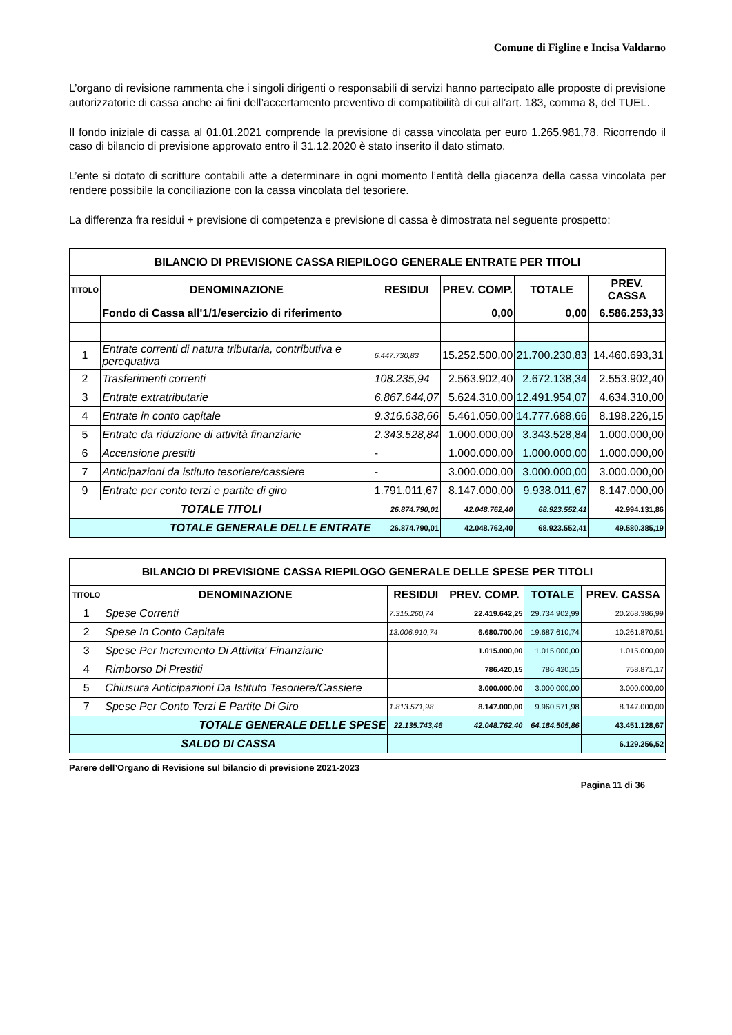Comune di Figline e Incisa Valdarno
L’organo di revisione rammenta che i singoli dirigenti o responsabili di servizi hanno partecipato alle proposte di previsione autorizzatorie di cassa anche ai fini dell’accertamento preventivo di compatibilità di cui all’art. 183, comma 8, del TUEL.
Il fondo iniziale di cassa al 01.01.2021 comprende la previsione di cassa vincolata per euro 1.265.981,78. Ricorrendo il caso di bilancio di previsione approvato entro il 31.12.2020 è stato inserito il dato stimato.
L’ente si dotato di scritture contabili atte a determinare in ogni momento l’entità della giacenza della cassa vincolata per rendere possibile la conciliazione con la cassa vincolata del tesoriere.
La differenza fra residui + previsione di competenza e previsione di cassa è dimostrata nel seguente prospetto:
| BILANCIO DI PREVISIONE CASSA RIEPILOGO GENERALE ENTRATE PER TITOLI | | | | | |
| TITOLO | DENOMINAZIONE | RESIDUI | PREV. COMP. | TOTALE | PREV. CASSA |
| | Fondo di Cassa all'1/1/esercizio di riferimento | | 0,00 | 0,00 | 6.586.253,33 |
| 1 | Entrate correnti di natura tributaria, contributiva e perequativa | 6.447.730,83 | 15.252.500,00 | 21.700.230,83 | 14.460.693,31 |
| 2 | Trasferimenti correnti | 108.235,94 | 2.563.902,40 | 2.672.138,34 | 2.553.902,40 |
| 3 | Entrate extratributarie | 6.867.644,07 | 5.624.310,00 | 12.491.954,07 | 4.634.310,00 |
| 4 | Entrate in conto capitale | 9.316.638,66 | 5.461.050,00 | 14.777.688,66 | 8.198.226,15 |
| 5 | Entrate da riduzione di attività finanziarie | 2.343.528,84 | 1.000.000,00 | 3.343.528,84 | 1.000.000,00 |
| 6 | Accensione prestiti | - | 1.000.000,00 | 1.000.000,00 | 1.000.000,00 |
| 7 | Anticipazioni da istituto tesoriere/cassiere | - | 3.000.000,00 | 3.000.000,00 | 3.000.000,00 |
| 9 | Entrate per conto terzi e partite di giro | 1.791.011,67 | 8.147.000,00 | 9.938.011,67 | 8.147.000,00 |
| TOTALE TITOLI | | 26.874.790,01 | 42.048.762,40 | 68.923.552,41 | 42.994.131,86 |
| TOTALE GENERALE DELLE ENTRATE | | 26.874.790,01 | 42.048.762,40 | 68.923.552,41 | 49.580.385,19 |
| BILANCIO DI PREVISIONE CASSA RIEPILOGO GENERALE DELLE SPESE PER TITOLI | | | | | |
| TITOLO | DENOMINAZIONE | RESIDUI | PREV. COMP. | TOTALE | PREV. CASSA |
| 1 | Spese Correnti | 7.315.260,74 | 22.419.642,25 | 29.734.902,99 | 20.268.386,99 |
| 2 | Spese In Conto Capitale | 13.006.910,74 | 6.680.700,00 | 19.687.610,74 | 10.261.870,51 |
| 3 | Spese Per Incremento Di Attivita' Finanziarie | | 1.015.000,00 | 1.015.000,00 | 1.015.000,00 |
| 4 | Rimborso Di Prestiti | | 786.420,15 | 786.420,15 | 758.871,17 |
| 5 | Chiusura Anticipazioni Da Istituto Tesoriere/Cassiere | | 3.000.000,00 | 3.000.000,00 | 3.000.000,00 |
| 7 | Spese Per Conto Terzi E Partite Di Giro | 1.813.571,98 | 8.147.000,00 | 9.960.571,98 | 8.147.000,00 |
| TOTALE GENERALE DELLE SPESE | | 22.135.743,46 | 42.048.762,40 | 64.184.505,86 | 43.451.128,67 |
| SALDO DI CASSA | | | | | 6.129.256,52 |
Parere dell’Organo di Revisione sul bilancio di previsione 2021-2023
Pagina 11 di 36